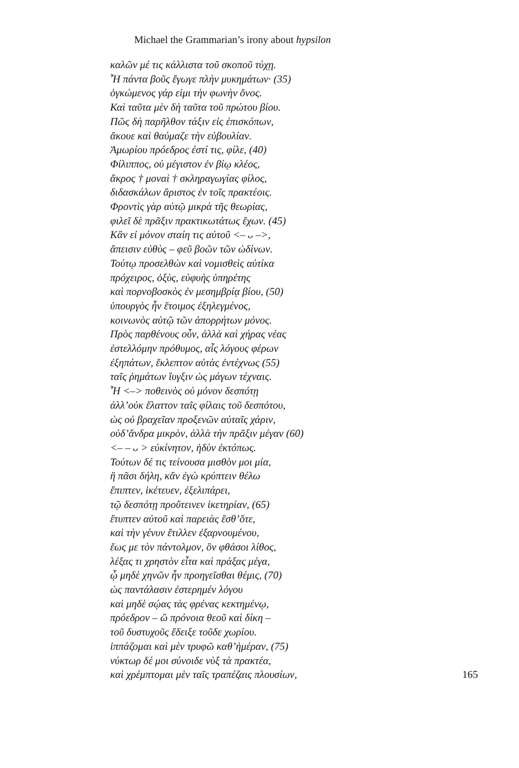Michael the Grammarian’s irony about hypsilon
καλῶν μέ τις κάλλιστα τοῦ σκοποῦ τύχῃ.
Ἦ πάντα βοῦς ἔγωγε πλὴν μυκημάτων· (35)
ὀγκώμενος γάρ εἰμι τὴν φωνὴν ὄνος.
Καὶ ταῦτα μὲν δὴ ταῦτα τοῦ πρώτου βίου.
Πῶς δὴ παρῆλθον τάξιν εἰς ἐπισκόπων,
ἄκουε καὶ θαύμαζε τὴν εὐβουλίαν.
Ἀμωρίου πρόεδρος ἐστί τις, φίλε, (40)
Φίλιππος, οὐ μέγιστον ἐν βίῳ κλέος,
ἄκρος † μοναὶ † σκληραγωγίας φίλος,
διδασκάλων ἄριστος ἐν τοῖς πρακτέοις.
Φροντὶς γὰρ αὐτῷ μικρὰ τῆς θεωρίας,
φιλεῖ δὲ πρᾶξιν πρακτικωτάτως ἔχων. (45)
Κἂν εἰ μόνον σταίη τις αὐτοῦ <– ᴗ –>,
ἄπεισιν εὐθὺς – φεῦ βοῶν τῶν ὠδίνων.
Τούτῳ προσελθὼν καὶ νομισθεὶς αὐτίκα
πρόχειρος, ὀξὺς, εὐφυὴς ὑπηρέτης
καὶ πορνοβοσκὸς ἐν μεσημβρίᾳ βίου, (50)
ὑπουργὸς ἦν ἕτοιμος ἐξηλεγμένος,
κοινωνὸς αὐτῷ τῶν ἀπορρήτων μόνος.
Πρὸς παρθένους οὖν, ἀλλὰ καὶ χήρας νέας
ἐστελλόμην πρόθυμος, αἷς λόγους φέρων
ἐξηπάτων, ἔκλεπτον αὐτὰς ἐντέχνως (55)
ταῖς ῥημάτων ἴυγξιν ὡς μάγων τέχναις.
Ἦ <–> ποθεινὸς οὐ μόνον δεσπότῃ
ἀλλ’οὐκ ἔλαττον ταῖς φίλαις τοῦ δεσπότου,
ὡς οὐ βραχεῖαν προξενῶν αὐταῖς χάριν,
οὐδ’ἄνδρα μικρὸν, ἀλλὰ τὴν πρᾶξιν μέγαν (60)
<– – ᴗ > εὐκίνητον, ἡδὺν ἐκτόπως.
Τούτων δέ τις τείνουσα μισθὸν μοι μία,
ἣ πᾶσι δήλη, κἂν ἐγὼ κρύπτειν θέλω
ἔπιπτεν, ἱκέτευεν, ἐξελιπάρει,
τῷ δεσπότῃ προὔτεινεν ἱκετηρίαν, (65)
ἔτυπτεν αὐτοῦ καὶ παρειὰς ἔσθ’ὅτε,
καὶ τὴν γένυν ἔτιλλεν ἐξαρνουμένου,
ἕως με τὸν πάντολμον, ὃν φθάσοι λίθος,
λέξας τι χρηστὸν εἶτα καὶ πράξας μέγα,
ᾧ μηδὲ χηνῶν ἦν προηγεῖσθαι θέμις, (70)
ὡς παντάλασιν ἐστερημέν λόγου
καὶ μηδὲ σῴας τὰς φρένας κεκτημένῳ,
πρόεδρον – ὢ πρόνοια θεοῦ καὶ δίκη –
τοῦ δυστυχοῦς ἔδειξε τοῦδε χωρίου.
ἱππάζομαι καὶ μὲν τρυφῶ καθ’ἡμέραν, (75)
νύκτωρ δέ μοι σύνοιδε νὺξ τὰ πρακτέα,
καὶ χρέμπτομαι μὲν ταῖς τραπέζαις πλουσίων, 165